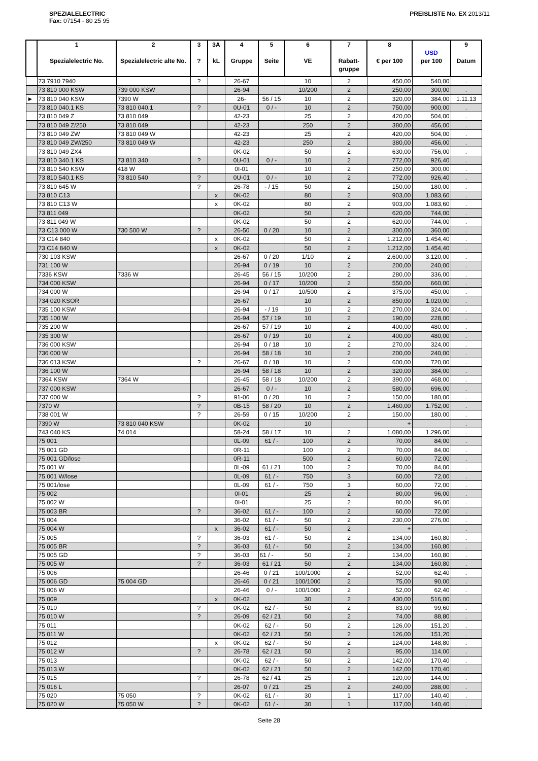SPEZIALELECTRIC
Fax: 07154 - 80 25 95
PREISLISTE No. EX 2013/11
| | 1 Spezialelectric No. | 2 Spezialelectric alte No. | 3 ? | 3A kL | 4 Gruppe | 5 Seite | 6 VE | 7 Rabatt-gruppe | 8 € per 100 | USD per 100 | 9 Datum |
| --- | --- | --- | --- | --- | --- | --- | --- | --- | --- | --- | --- |
| | 73 7910 7940 | | ? | | 26-67 | | 10 | 2 | 450,00 | 540,00 | . |
| | 73 810 000 KSW | 739 000 KSW | | | 26-94 | | 10/200 | 2 | 250,00 | 300,00 | . |
| ► | 73 810 040 KSW | 7390 W | | | 26- | 56 / 15 | 10 | 2 | 320,00 | 384,00 | 1.11.13 |
| | 73 810 040.1 KS | 73 810 040.1 | ? | | 0U-01 | 0 / - | 10 | 2 | 750,00 | 900,00 | . |
| | 73 810 049 Z | 73 810 049 | | | 42-23 | | 25 | 2 | 420,00 | 504,00 | . |
| | 73 810 049 Z/250 | 73 810 049 | | | 42-23 | | 250 | 2 | 380,00 | 456,00 | . |
| | 73 810 049 ZW | 73 810 049 W | | | 42-23 | | 25 | 2 | 420,00 | 504,00 | . |
| | 73 810 049 ZW/250 | 73 810 049 W | | | 42-23 | | 250 | 2 | 380,00 | 456,00 | . |
| | 73 810 049 ZX4 | | | | 0K-02 | | 50 | 2 | 630,00 | 756,00 | . |
| | 73 810 340.1 KS | 73 810 340 | ? | | 0U-01 | 0 / - | 10 | 2 | 772,00 | 926,40 | . |
| | 73 810 540 KSW | 418 W | | | 0I-01 | | 10 | 2 | 250,00 | 300,00 | . |
| | 73 810 540.1 KS | 73 810 540 | ? | | 0U-01 | 0 / - | 10 | 2 | 772,00 | 926,40 | . |
| | 73 810 645 W | | ? | | 26-78 | - / 15 | 50 | 2 | 150,00 | 180,00 | . |
| | 73 810 C13 | | | x | 0K-02 | | 80 | 2 | 903,00 | 1.083,60 | . |
| | 73 810 C13 W | | | x | 0K-02 | | 80 | 2 | 903,00 | 1.083,60 | . |
| | 73 811 049 | | | | 0K-02 | | 50 | 2 | 620,00 | 744,00 | . |
| | 73 811 049 W | | | | 0K-02 | | 50 | 2 | 620,00 | 744,00 | . |
| | 73 C13 000 W | 730 500 W | ? | | 26-50 | 0 / 20 | 10 | 2 | 300,00 | 360,00 | . |
| | 73 C14 840 | | | x | 0K-02 | | 50 | 2 | 1.212,00 | 1.454,40 | . |
| | 73 C14 840 W | | | x | 0K-02 | | 50 | 2 | 1.212,00 | 1.454,40 | . |
| | 730 103 KSW | | | | 26-67 | 0 / 20 | 1/10 | 2 | 2.600,00 | 3.120,00 | . |
| | 731 100 W | | | | 26-94 | 0 / 19 | 10 | 2 | 200,00 | 240,00 | . |
| | 7336 KSW | 7336 W | | | 26-45 | 56 / 15 | 10/200 | 2 | 280,00 | 336,00 | . |
| | 734 000 KSW | | | | 26-94 | 0 / 17 | 10/200 | 2 | 550,00 | 660,00 | . |
| | 734 000 W | | | | 26-94 | 0 / 17 | 10/500 | 2 | 375,00 | 450,00 | . |
| | 734 020 KSOR | | | | 26-67 | | 10 | 2 | 850,00 | 1.020,00 | . |
| | 735 100 KSW | | | | 26-94 | - / 19 | 10 | 2 | 270,00 | 324,00 | . |
| | 735 100 W | | | | 26-94 | 57 / 19 | 10 | 2 | 190,00 | 228,00 | . |
| | 735 200 W | | | | 26-67 | 57 / 19 | 10 | 2 | 400,00 | 480,00 | . |
| | 735 300 W | | | | 26-67 | 0 / 19 | 10 | 2 | 400,00 | 480,00 | . |
| | 736 000 KSW | | | | 26-94 | 0 / 18 | 10 | 2 | 270,00 | 324,00 | . |
| | 736 000 W | | | | 26-94 | 58 / 18 | 10 | 2 | 200,00 | 240,00 | . |
| | 736 013 KSW | | ? | | 26-67 | 0 / 18 | 10 | 2 | 600,00 | 720,00 | . |
| | 736 100 W | | | | 26-94 | 58 / 18 | 10 | 2 | 320,00 | 384,00 | . |
| | 7364 KSW | 7364 W | | | 26-45 | 58 / 18 | 10/200 | 2 | 390,00 | 468,00 | . |
| | 737 000 KSW | | | | 26-67 | 0 / - | 10 | 2 | 580,00 | 696,00 | . |
| | 737 000 W | | ? | | 91-06 | 0 / 20 | 10 | 2 | 150,00 | 180,00 | . |
| | 7370 W | | ? | | 0B-15 | 58 / 20 | 10 | 2 | 1.460,00 | 1.752,00 | . |
| | 738 001 W | | ? | | 26-59 | 0 / 15 | 10/200 | 2 | 150,00 | 180,00 | . |
| | 7390 W | 73 810 040 KSW | | | 0K-02 | | 10 | | + | | . |
| | 743 040 KS | 74 014 | | | 58-24 | 58 / 17 | 10 | 2 | 1.080,00 | 1.296,00 | . |
| | 75 001 | | | | 0L-09 | 61 / - | 100 | 2 | 70,00 | 84,00 | . |
| | 75 001 GD | | | | 0R-11 | | 100 | 2 | 70,00 | 84,00 | . |
| | 75 001 GD/lose | | | | 0R-11 | | 500 | 2 | 60,00 | 72,00 | . |
| | 75 001 W | | | | 0L-09 | 61 / 21 | 100 | 2 | 70,00 | 84,00 | . |
| | 75 001 W/lose | | | | 0L-09 | 61 / - | 750 | 3 | 60,00 | 72,00 | . |
| | 75 001/lose | | | | 0L-09 | 61 / - | 750 | 3 | 60,00 | 72,00 | . |
| | 75 002 | | | | 0I-01 | | 25 | 2 | 80,00 | 96,00 | . |
| | 75 002 W | | | | 0I-01 | | 25 | 2 | 80,00 | 96,00 | . |
| | 75 003 BR | | ? | | 36-02 | 61 / - | 100 | 2 | 60,00 | 72,00 | . |
| | 75 004 | | | | 36-02 | 61 / - | 50 | 2 | 230,00 | 276,00 | . |
| | 75 004 W | | | x | 36-02 | 61 / - | 50 | 2 | + | | . |
| | 75 005 | | ? | | 36-03 | 61 / - | 50 | 2 | 134,00 | 160,80 | . |
| | 75 005 BR | | ? | | 36-03 | 61 / - | 50 | 2 | 134,00 | 160,80 | . |
| | 75 005 GD | | ? | | 36-03 | 61 / - | 50 | 2 | 134,00 | 160,80 | . |
| | 75 005 W | | ? | | 36-03 | 61 / 21 | 50 | 2 | 134,00 | 160,80 | . |
| | 75 006 | | | | 26-46 | 0 / 21 | 100/1000 | 2 | 52,00 | 62,40 | . |
| | 75 006 GD | 75 004 GD | | | 26-46 | 0 / 21 | 100/1000 | 2 | 75,00 | 90,00 | . |
| | 75 006 W | | | | 26-46 | 0 / - | 100/1000 | 2 | 52,00 | 62,40 | . |
| | 75 009 | | | x | 0K-02 | | 30 | 2 | 430,00 | 516,00 | . |
| | 75 010 | | ? | | 0K-02 | 62 / - | 50 | 2 | 83,00 | 99,60 | . |
| | 75 010 W | | ? | | 26-09 | 62 / 21 | 50 | 2 | 74,00 | 88,80 | . |
| | 75 011 | | | | 0K-02 | 62 / - | 50 | 2 | 126,00 | 151,20 | . |
| | 75 011 W | | | | 0K-02 | 62 / 21 | 50 | 2 | 126,00 | 151,20 | . |
| | 75 012 | | | x | 0K-02 | 62 / - | 50 | 2 | 124,00 | 148,80 | . |
| | 75 012 W | | ? | | 26-78 | 62 / 21 | 50 | 2 | 95,00 | 114,00 | . |
| | 75 013 | | | | 0K-02 | 62 / - | 50 | 2 | 142,00 | 170,40 | . |
| | 75 013 W | | | | 0K-02 | 62 / 21 | 50 | 2 | 142,00 | 170,40 | . |
| | 75 015 | | ? | | 26-78 | 62 / 41 | 25 | 1 | 120,00 | 144,00 | . |
| | 75 016 L | | | | 26-07 | 0 / 21 | 25 | 2 | 240,00 | 288,00 | . |
| | 75 020 | 75 050 | ? | | 0K-02 | 61 / - | 30 | 1 | 117,00 | 140,40 | . |
| | 75 020 W | 75 050 W | ? | | 0K-02 | 61 / - | 30 | 1 | 117,00 | 140,40 | . |
Seite 28